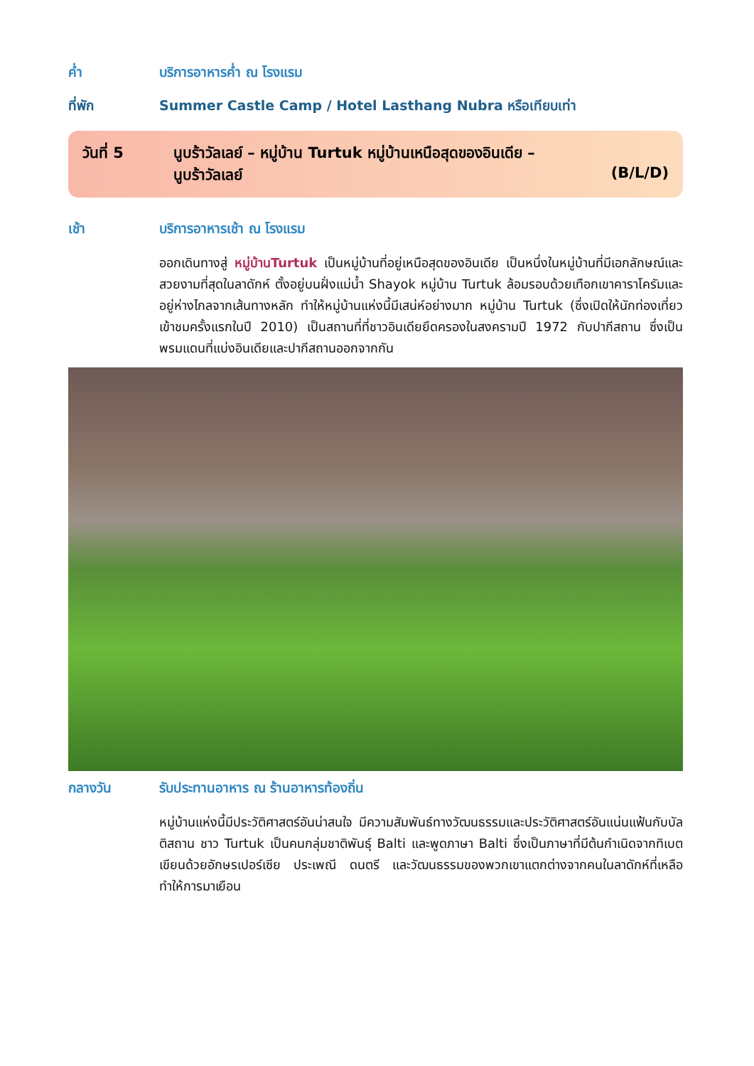ค่ำ บริการอาหารค่ำ ณ โรงแรม
ที่พัก Summer Castle Camp / Hotel Lasthang Nubra หรือเทียบเท่า
วันที่ 5 นูบร้าวัลเลย์ – หมู่บ้าน Turtuk หมู่บ้านเหนือสุดของอินเดีย –
นูบร้าวัลเลย์ (B/L/D)
เช้า บริการอาหารเช้า ณ โรงแรม
ออกเดินทางสู่ หมู่บ้านTurtuk เป็นหมู่บ้านที่อยู่เหนือสุดของอินเดีย เป็นหนึ่งในหมู่บ้านที่มีเอกลักษณ์และสวยงามที่สุดในลาดักห์ ตั้งอยู่บนฝั่งแม่น้ำ Shayok หมู่บ้าน Turtuk ล้อมรอบด้วยเทือกเขาคาราโครัมและอยู่ห่างไกลจากเส้นทางหลัก ทำให้หมู่บ้านแห่งนี้มีเสน่ห์อย่างมาก หมู่บ้าน Turtuk (ซึ่งเปิดให้นักท่องเที่ยวเข้าชมครั้งแรกในปี 2010) เป็นสถานที่ที่ชาวอินเดียยึดครองในสงครามปี 1972 กับปากีสถาน ซึ่งเป็นพรมแดนที่แบ่งอินเดียและปากีสถานออกจากกัน
กลางวัน รับประทานอาหาร ณ ร้านอาหารท้องถิ่น
หมู่บ้านแห่งนี้มีประวัติศาสตร์อันน่าสนใจ มีความสัมพันธ์ทางวัฒนธรรมและประวัติศาสตร์อันแน่นแฟ้นกับบัลติสถาน ชาว Turtuk เป็นคนกลุ่มชาติพันธุ์ Balti และพูดภาษา Balti ซึ่งเป็นภาษาที่มีต้นกำเนิดจากทิเบต เขียนด้วยอักษรเปอร์เซีย ประเพณี ดนตรี และวัฒนธรรมของพวกเขาแตกต่างจากคนในลาดักห์ที่เหลือ ทำให้การมาเยือน